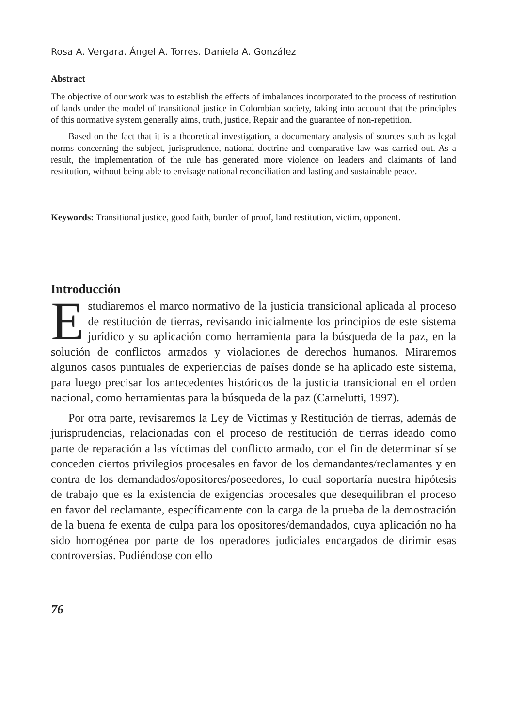Rosa A. Vergara. Ángel A. Torres. Daniela A. González
Abstract
The objective of our work was to establish the effects of imbalances incorporated to the process of restitution of lands under the model of transitional justice in Colombian society, taking into account that the principles of this normative system generally aims, truth, justice, Repair and the guarantee of non-repetition.
Based on the fact that it is a theoretical investigation, a documentary analysis of sources such as legal norms concerning the subject, jurisprudence, national doctrine and comparative law was carried out. As a result, the implementation of the rule has generated more violence on leaders and claimants of land restitution, without being able to envisage national reconciliation and lasting and sustainable peace.
Keywords: Transitional justice, good faith, burden of proof, land restitution, victim, opponent.
Introducción
Estudiaremos el marco normativo de la justicia transicional aplicada al proceso de restitución de tierras, revisando inicialmente los principios de este sistema jurídico y su aplicación como herramienta para la búsqueda de la paz, en la solución de conflictos armados y violaciones de derechos humanos. Miraremos algunos casos puntuales de experiencias de países donde se ha aplicado este sistema, para luego precisar los antecedentes históricos de la justicia transicional en el orden nacional, como herramientas para la búsqueda de la paz (Carnelutti, 1997).
Por otra parte, revisaremos la Ley de Victimas y Restitución de tierras, además de jurisprudencias, relacionadas con el proceso de restitución de tierras ideado como parte de reparación a las víctimas del conflicto armado, con el fin de determinar sí se conceden ciertos privilegios procesales en favor de los demandantes/reclamantes y en contra de los demandados/opositores/poseedores, lo cual soportaría nuestra hipótesis de trabajo que es la existencia de exigencias procesales que desequilibran el proceso en favor del reclamante, específicamente con la carga de la prueba de la demostración de la buena fe exenta de culpa para los opositores/demandados, cuya aplicación no ha sido homogénea por parte de los operadores judiciales encargados de dirimir esas controversias. Pudiéndose con ello
76